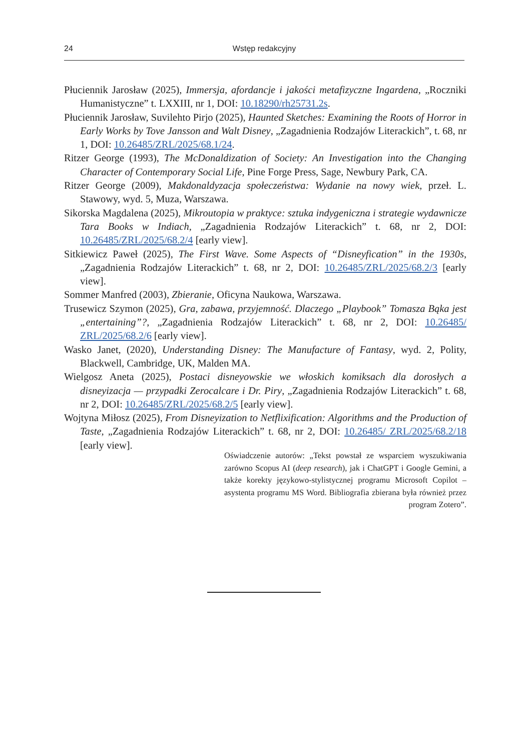24 Wstęp redakcyjny
Płuciennik Jarosław (2025), Immersja, afordancje i jakości metafizyczne Ingardena, „Roczniki Humanistyczne” t. LXXIII, nr 1, DOI: 10.18290/rh25731.2s.
Płuciennik Jarosław, Suvilehto Pirjo (2025), Haunted Sketches: Examining the Roots of Horror in Early Works by Tove Jansson and Walt Disney, „Zagadnienia Rodzajów Literackich”, t. 68, nr 1, DOI: 10.26485/ZRL/2025/68.1/24.
Ritzer George (1993), The McDonaldization of Society: An Investigation into the Changing Character of Contemporary Social Life, Pine Forge Press, Sage, Newbury Park, CA.
Ritzer George (2009), Makdonaldyzacja społeczeństwa: Wydanie na nowy wiek, przeł. L. Stawowy, wyd. 5, Muza, Warszawa.
Sikorska Magdalena (2025), Mikroutopia w praktyce: sztuka indygeniczna i strategie wydawnicze Tara Books w Indiach, „Zagadnienia Rodzajów Literackich” t. 68, nr 2, DOI: 10.26485/ZRL/2025/68.2/4 [early view].
Sitkiewicz Paweł (2025), The First Wave. Some Aspects of “Disneyfication” in the 1930s, „Zagadnienia Rodzajów Literackich” t. 68, nr 2, DOI: 10.26485/ZRL/2025/68.2/3 [early view].
Sommer Manfred (2003), Zbieranie, Oficyna Naukowa, Warszawa.
Trusewicz Szymon (2025), Gra, zabawa, przyjemność. Dlaczego „Playbook” Tomasza Bąka jest „entertaining”?, „Zagadnienia Rodzajów Literackich” t. 68, nr 2, DOI: 10.26485/ ZRL/2025/68.2/6 [early view].
Wasko Janet, (2020), Understanding Disney: The Manufacture of Fantasy, wyd. 2, Polity, Blackwell, Cambridge, UK, Malden MA.
Wielgosz Aneta (2025), Postaci disneyowskie we włoskich komiksach dla dorosłych a disneyizacja — przypadki Zerocalcare i Dr. Piry, „Zagadnienia Rodzajów Literackich” t. 68, nr 2, DOI: 10.26485/ZRL/2025/68.2/5 [early view].
Wojtyna Miłosz (2025), From Disneyization to Netflixification: Algorithms and the Production of Taste, „Zagadnienia Rodzajów Literackich” t. 68, nr 2, DOI: 10.26485/ ZRL/2025/68.2/18 [early view].
Oświadczenie autorów: „Tekst powstał ze wsparciem wyszukiwania zarówno Scopus AI (deep research), jak i ChatGPT i Google Gemini, a także korekty językowo-stylistycznej programu Microsoft Copilot – asystenta programu MS Word. Bibliografia zbierana była również przez program Zotero”.